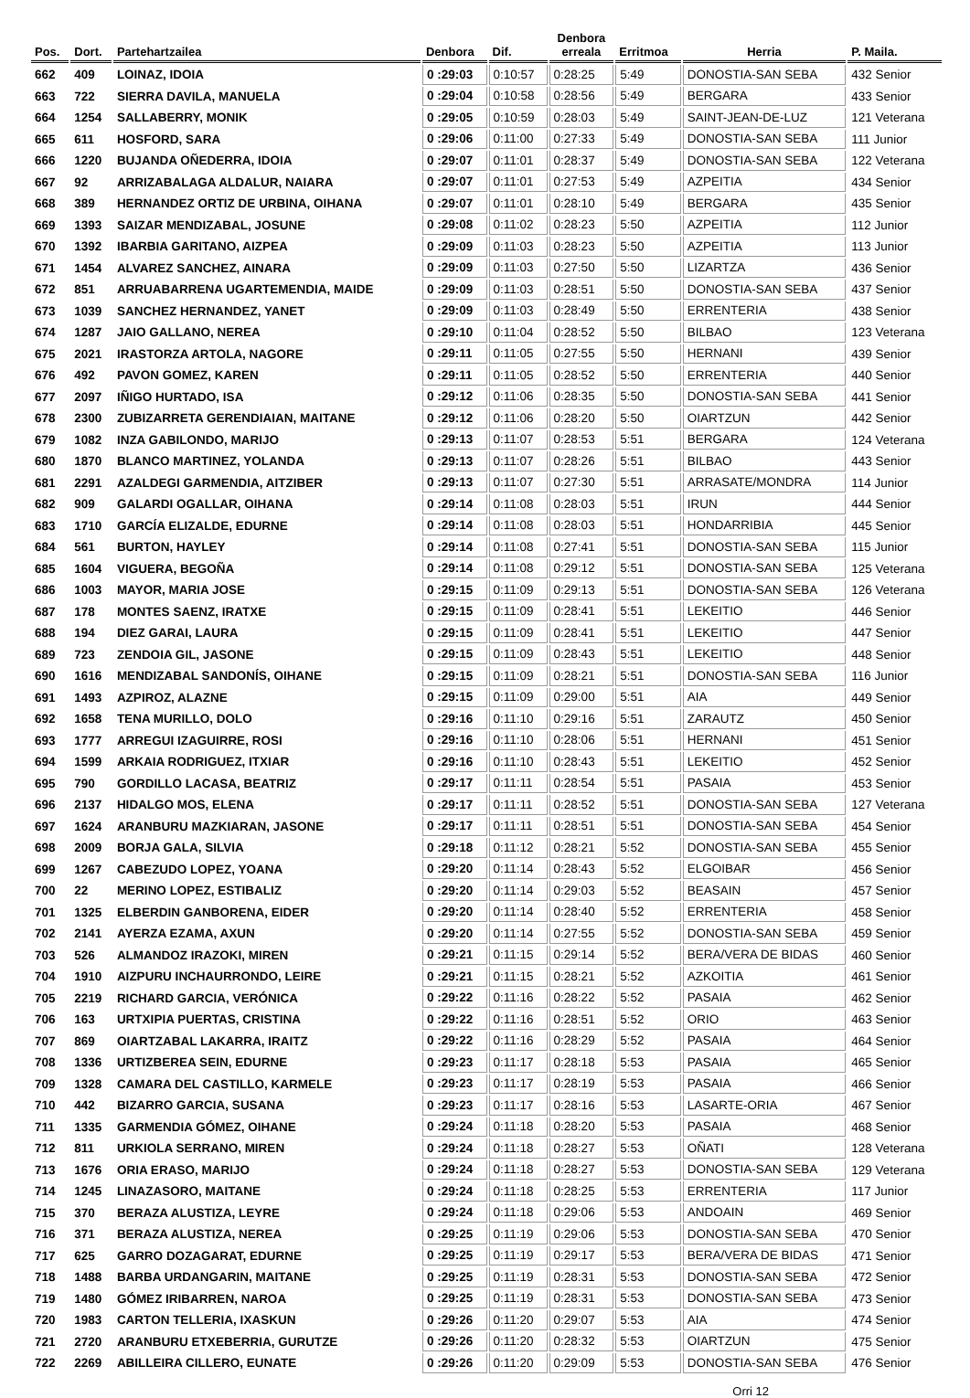| Pos. | Dort. | Partehartzailea | Denbora | Dif. | Denbora erreala | Erritmoa | Herria | P. Maila. |
| --- | --- | --- | --- | --- | --- | --- | --- | --- |
| 662 | 409 | LOINAZ, IDOIA | 0 :29:03 | 0:10:57 | 0:28:25 | 5:49 | DONOSTIA-SAN SEBA | 432 Senior |
| 663 | 722 | SIERRA DAVILA, MANUELA | 0 :29:04 | 0:10:58 | 0:28:56 | 5:49 | BERGARA | 433 Senior |
| 664 | 1254 | SALLABERRY, MONIK | 0 :29:05 | 0:10:59 | 0:28:03 | 5:49 | SAINT-JEAN-DE-LUZ | 121 Veterana |
| 665 | 611 | HOSFORD, SARA | 0 :29:06 | 0:11:00 | 0:27:33 | 5:49 | DONOSTIA-SAN SEBA | 111 Junior |
| 666 | 1220 | BUJANDA OÑEDERRA, IDOIA | 0 :29:07 | 0:11:01 | 0:28:37 | 5:49 | DONOSTIA-SAN SEBA | 122 Veterana |
| 667 | 92 | ARRIZABALAGA ALDALUR, NAIARA | 0 :29:07 | 0:11:01 | 0:27:53 | 5:49 | AZPEITIA | 434 Senior |
| 668 | 389 | HERNANDEZ ORTIZ DE URBINA, OIHANA | 0 :29:07 | 0:11:01 | 0:28:10 | 5:49 | BERGARA | 435 Senior |
| 669 | 1393 | SAIZAR MENDIZABAL, JOSUNE | 0 :29:08 | 0:11:02 | 0:28:23 | 5:50 | AZPEITIA | 112 Junior |
| 670 | 1392 | IBARBIA GARITANO, AIZPEA | 0 :29:09 | 0:11:03 | 0:28:23 | 5:50 | AZPEITIA | 113 Junior |
| 671 | 1454 | ALVAREZ SANCHEZ, AINARA | 0 :29:09 | 0:11:03 | 0:27:50 | 5:50 | LIZARTZA | 436 Senior |
| 672 | 851 | ARRUABARRENA UGARTEMENDIA, MAIDE | 0 :29:09 | 0:11:03 | 0:28:51 | 5:50 | DONOSTIA-SAN SEBA | 437 Senior |
| 673 | 1039 | SANCHEZ HERNANDEZ, YANET | 0 :29:09 | 0:11:03 | 0:28:49 | 5:50 | ERRENTERIA | 438 Senior |
| 674 | 1287 | JAIO GALLANO, NEREA | 0 :29:10 | 0:11:04 | 0:28:52 | 5:50 | BILBAO | 123 Veterana |
| 675 | 2021 | IRASTORZA ARTOLA, NAGORE | 0 :29:11 | 0:11:05 | 0:27:55 | 5:50 | HERNANI | 439 Senior |
| 676 | 492 | PAVON GOMEZ, KAREN | 0 :29:11 | 0:11:05 | 0:28:52 | 5:50 | ERRENTERIA | 440 Senior |
| 677 | 2097 | IÑIGO HURTADO, ISA | 0 :29:12 | 0:11:06 | 0:28:35 | 5:50 | DONOSTIA-SAN SEBA | 441 Senior |
| 678 | 2300 | ZUBIZARRETA GERENDIAIAN, MAITANE | 0 :29:12 | 0:11:06 | 0:28:20 | 5:50 | OIARTZUN | 442 Senior |
| 679 | 1082 | INZA GABILONDO, MARIJO | 0 :29:13 | 0:11:07 | 0:28:53 | 5:51 | BERGARA | 124 Veterana |
| 680 | 1870 | BLANCO MARTINEZ, YOLANDA | 0 :29:13 | 0:11:07 | 0:28:26 | 5:51 | BILBAO | 443 Senior |
| 681 | 2291 | AZALDEGI GARMENDIA, AITZIBER | 0 :29:13 | 0:11:07 | 0:27:30 | 5:51 | ARRASATE/MONDRA | 114 Junior |
| 682 | 909 | GALARDI OGALLAR, OIHANA | 0 :29:14 | 0:11:08 | 0:28:03 | 5:51 | IRUN | 444 Senior |
| 683 | 1710 | GARCÍA ELIZALDE, EDURNE | 0 :29:14 | 0:11:08 | 0:28:03 | 5:51 | HONDARRIBIA | 445 Senior |
| 684 | 561 | BURTON, HAYLEY | 0 :29:14 | 0:11:08 | 0:27:41 | 5:51 | DONOSTIA-SAN SEBA | 115 Junior |
| 685 | 1604 | VIGUERA, BEGOÑA | 0 :29:14 | 0:11:08 | 0:29:12 | 5:51 | DONOSTIA-SAN SEBA | 125 Veterana |
| 686 | 1003 | MAYOR, MARIA JOSE | 0 :29:15 | 0:11:09 | 0:29:13 | 5:51 | DONOSTIA-SAN SEBA | 126 Veterana |
| 687 | 178 | MONTES SAENZ, IRATXE | 0 :29:15 | 0:11:09 | 0:28:41 | 5:51 | LEKEITIO | 446 Senior |
| 688 | 194 | DIEZ GARAI, LAURA | 0 :29:15 | 0:11:09 | 0:28:41 | 5:51 | LEKEITIO | 447 Senior |
| 689 | 723 | ZENDOIA GIL, JASONE | 0 :29:15 | 0:11:09 | 0:28:43 | 5:51 | LEKEITIO | 448 Senior |
| 690 | 1616 | MENDIZABAL SANDONÍS, OIHANE | 0 :29:15 | 0:11:09 | 0:28:21 | 5:51 | DONOSTIA-SAN SEBA | 116 Junior |
| 691 | 1493 | AZPIROZ, ALAZNE | 0 :29:15 | 0:11:09 | 0:29:00 | 5:51 | AIA | 449 Senior |
| 692 | 1658 | TENA MURILLO, DOLO | 0 :29:16 | 0:11:10 | 0:29:16 | 5:51 | ZARAUTZ | 450 Senior |
| 693 | 1777 | ARREGUI IZAGUIRRE, ROSI | 0 :29:16 | 0:11:10 | 0:28:06 | 5:51 | HERNANI | 451 Senior |
| 694 | 1599 | ARKAIA RODRIGUEZ, ITXIAR | 0 :29:16 | 0:11:10 | 0:28:43 | 5:51 | LEKEITIO | 452 Senior |
| 695 | 790 | GORDILLO LACASA, BEATRIZ | 0 :29:17 | 0:11:11 | 0:28:54 | 5:51 | PASAIA | 453 Senior |
| 696 | 2137 | HIDALGO MOS, ELENA | 0 :29:17 | 0:11:11 | 0:28:52 | 5:51 | DONOSTIA-SAN SEBA | 127 Veterana |
| 697 | 1624 | ARANBURU MAZKIARAN, JASONE | 0 :29:17 | 0:11:11 | 0:28:51 | 5:51 | DONOSTIA-SAN SEBA | 454 Senior |
| 698 | 2009 | BORJA GALA, SILVIA | 0 :29:18 | 0:11:12 | 0:28:21 | 5:52 | DONOSTIA-SAN SEBA | 455 Senior |
| 699 | 1267 | CABEZUDO LOPEZ, YOANA | 0 :29:20 | 0:11:14 | 0:28:43 | 5:52 | ELGOIBAR | 456 Senior |
| 700 | 22 | MERINO LOPEZ, ESTIBALIZ | 0 :29:20 | 0:11:14 | 0:29:03 | 5:52 | BEASAIN | 457 Senior |
| 701 | 1325 | ELBERDIN GANBORENA, EIDER | 0 :29:20 | 0:11:14 | 0:28:40 | 5:52 | ERRENTERIA | 458 Senior |
| 702 | 2141 | AYERZA EZAMA, AXUN | 0 :29:20 | 0:11:14 | 0:27:55 | 5:52 | DONOSTIA-SAN SEBA | 459 Senior |
| 703 | 526 | ALMANDOZ IRAZOKI, MIREN | 0 :29:21 | 0:11:15 | 0:29:14 | 5:52 | BERA/VERA DE BIDAS | 460 Senior |
| 704 | 1910 | AIZPURU INCHAURRONDO, LEIRE | 0 :29:21 | 0:11:15 | 0:28:21 | 5:52 | AZKOITIA | 461 Senior |
| 705 | 2219 | RICHARD GARCIA, VERÓNICA | 0 :29:22 | 0:11:16 | 0:28:22 | 5:52 | PASAIA | 462 Senior |
| 706 | 163 | URTXIPIA PUERTAS, CRISTINA | 0 :29:22 | 0:11:16 | 0:28:51 | 5:52 | ORIO | 463 Senior |
| 707 | 869 | OIARTZABAL LAKARRA, IRAITZ | 0 :29:22 | 0:11:16 | 0:28:29 | 5:52 | PASAIA | 464 Senior |
| 708 | 1336 | URTIZBEREA SEIN, EDURNE | 0 :29:23 | 0:11:17 | 0:28:18 | 5:53 | PASAIA | 465 Senior |
| 709 | 1328 | CAMARA DEL CASTILLO, KARMELE | 0 :29:23 | 0:11:17 | 0:28:19 | 5:53 | PASAIA | 466 Senior |
| 710 | 442 | BIZARRO GARCIA, SUSANA | 0 :29:23 | 0:11:17 | 0:28:16 | 5:53 | LASARTE-ORIA | 467 Senior |
| 711 | 1335 | GARMENDIA GÓMEZ, OIHANE | 0 :29:24 | 0:11:18 | 0:28:20 | 5:53 | PASAIA | 468 Senior |
| 712 | 811 | URKIOLA SERRANO, MIREN | 0 :29:24 | 0:11:18 | 0:28:27 | 5:53 | OÑATI | 128 Veterana |
| 713 | 1676 | ORIA ERASO, MARIJO | 0 :29:24 | 0:11:18 | 0:28:27 | 5:53 | DONOSTIA-SAN SEBA | 129 Veterana |
| 714 | 1245 | LINAZASORO, MAITANE | 0 :29:24 | 0:11:18 | 0:28:25 | 5:53 | ERRENTERIA | 117 Junior |
| 715 | 370 | BERAZA ALUSTIZA, LEYRE | 0 :29:24 | 0:11:18 | 0:29:06 | 5:53 | ANDOAIN | 469 Senior |
| 716 | 371 | BERAZA ALUSTIZA, NEREA | 0 :29:25 | 0:11:19 | 0:29:06 | 5:53 | DONOSTIA-SAN SEBA | 470 Senior |
| 717 | 625 | GARRO DOZAGARAT, EDURNE | 0 :29:25 | 0:11:19 | 0:29:17 | 5:53 | BERA/VERA DE BIDAS | 471 Senior |
| 718 | 1488 | BARBA URDANGARIN, MAITANE | 0 :29:25 | 0:11:19 | 0:28:31 | 5:53 | DONOSTIA-SAN SEBA | 472 Senior |
| 719 | 1480 | GÓMEZ IRIBARREN, NAROA | 0 :29:25 | 0:11:19 | 0:28:31 | 5:53 | DONOSTIA-SAN SEBA | 473 Senior |
| 720 | 1983 | CARTON TELLERIA, IXASKUN | 0 :29:26 | 0:11:20 | 0:29:07 | 5:53 | AIA | 474 Senior |
| 721 | 2720 | ARANBURU ETXEBERRIA, GURUTZE | 0 :29:26 | 0:11:20 | 0:28:32 | 5:53 | OIARTZUN | 475 Senior |
| 722 | 2269 | ABILLEIRA CILLERO, EUNATE | 0 :29:26 | 0:11:20 | 0:29:09 | 5:53 | DONOSTIA-SAN SEBA | 476 Senior |
Orri 12